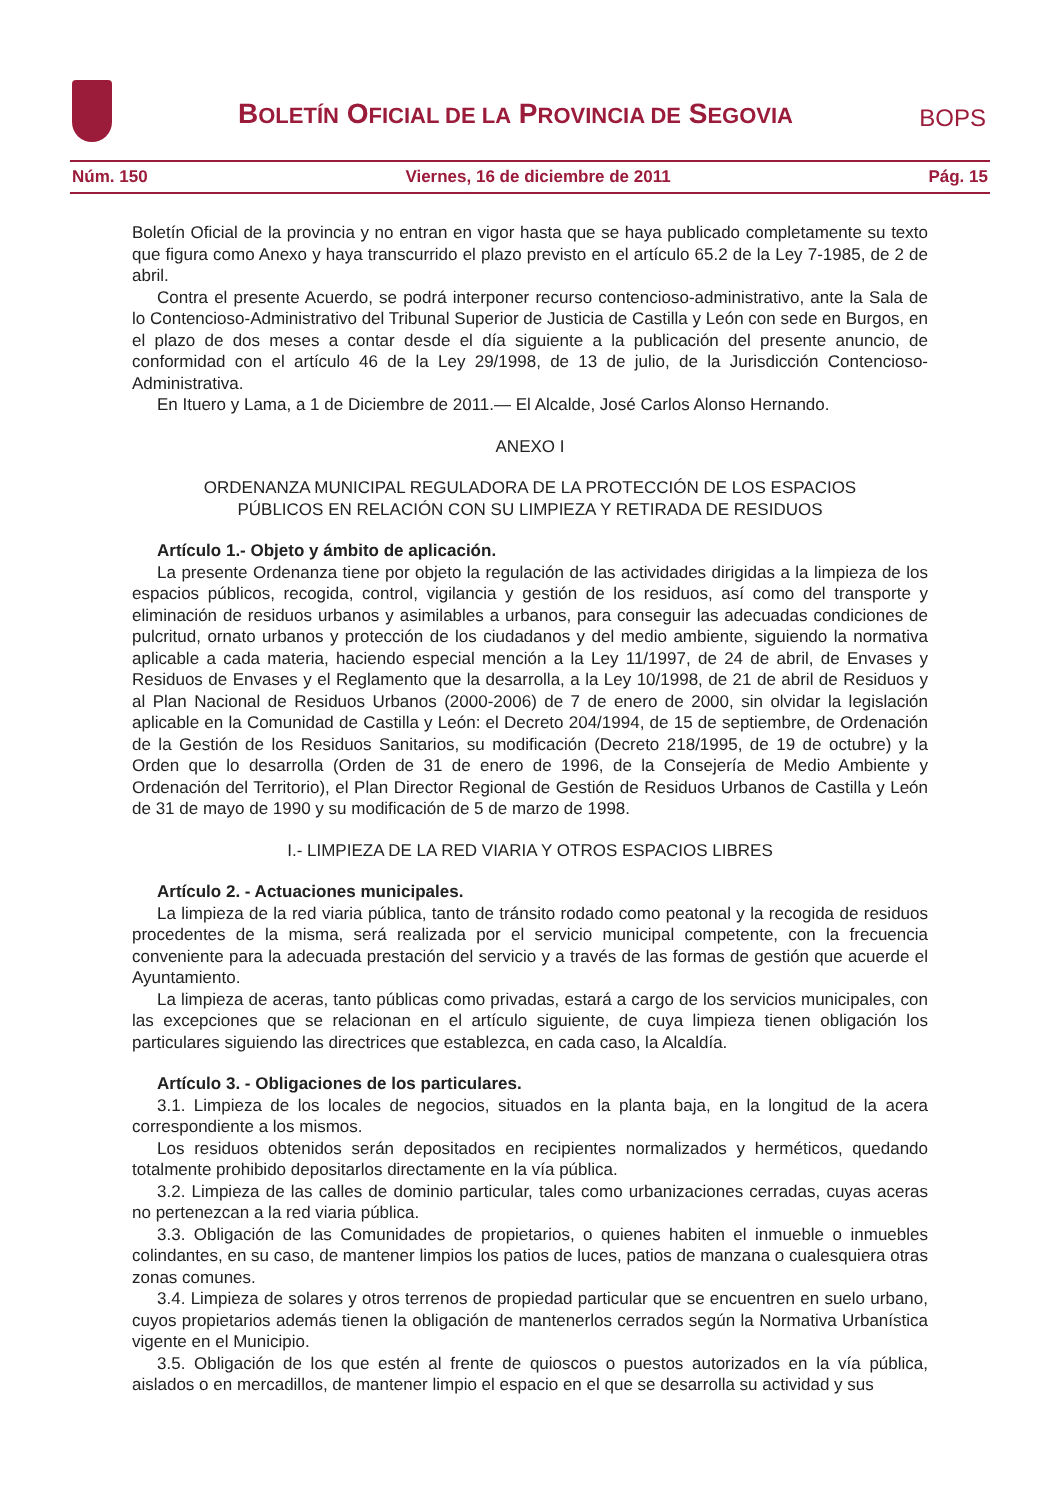BOLETÍN OFICIAL DE LA PROVINCIA DE SEGOVIA
BOPS
Núm. 150 Viernes, 16 de diciembre de 2011 Pág. 15
Boletín Oficial de la provincia y no entran en vigor hasta que se haya publicado completamente su texto que figura como Anexo y haya transcurrido el plazo previsto en el artículo 65.2 de la Ley 7-1985, de 2 de abril.
Contra el presente Acuerdo, se podrá interponer recurso contencioso-administrativo, ante la Sala de lo Contencioso-Administrativo del Tribunal Superior de Justicia de Castilla y León con sede en Burgos, en el plazo de dos meses a contar desde el día siguiente a la publicación del presente anuncio, de conformidad con el artículo 46 de la Ley 29/1998, de 13 de julio, de la Jurisdicción Contencioso-Administrativa.
En Ituero y Lama, a 1 de Diciembre de 2011.— El Alcalde, José Carlos Alonso Hernando.
ANEXO I
ORDENANZA MUNICIPAL REGULADORA DE LA PROTECCIÓN DE LOS ESPACIOS
PÚBLICOS EN RELACIÓN CON SU LIMPIEZA Y RETIRADA DE RESIDUOS
Artículo 1.- Objeto y ámbito de aplicación.
La presente Ordenanza tiene por objeto la regulación de las actividades dirigidas a la limpieza de los espacios públicos, recogida, control, vigilancia y gestión de los residuos, así como del transporte y eliminación de residuos urbanos y asimilables a urbanos, para conseguir las adecuadas condiciones de pulcritud, ornato urbanos y protección de los ciudadanos y del medio ambiente, siguiendo la normativa aplicable a cada materia, haciendo especial mención a la Ley 11/1997, de 24 de abril, de Envases y Residuos de Envases y el Reglamento que la desarrolla, a la Ley 10/1998, de 21 de abril de Residuos y al Plan Nacional de Residuos Urbanos (2000-2006) de 7 de enero de 2000, sin olvidar la legislación aplicable en la Comunidad de Castilla y León: el Decreto 204/1994, de 15 de septiembre, de Ordenación de la Gestión de los Residuos Sanitarios, su modificación (Decreto 218/1995, de 19 de octubre) y la Orden que lo desarrolla (Orden de 31 de enero de 1996, de la Consejería de Medio Ambiente y Ordenación del Territorio), el Plan Director Regional de Gestión de Residuos Urbanos de Castilla y León de 31 de mayo de 1990 y su modificación de 5 de marzo de 1998.
I.- LIMPIEZA DE LA RED VIARIA Y OTROS ESPACIOS LIBRES
Artículo 2. - Actuaciones municipales.
La limpieza de la red viaria pública, tanto de tránsito rodado como peatonal y la recogida de residuos procedentes de la misma, será realizada por el servicio municipal competente, con la frecuencia conveniente para la adecuada prestación del servicio y a través de las formas de gestión que acuerde el Ayuntamiento.
La limpieza de aceras, tanto públicas como privadas, estará a cargo de los servicios municipales, con las excepciones que se relacionan en el artículo siguiente, de cuya limpieza tienen obligación los particulares siguiendo las directrices que establezca, en cada caso, la Alcaldía.
Artículo 3. - Obligaciones de los particulares.
3.1. Limpieza de los locales de negocios, situados en la planta baja, en la longitud de la acera correspondiente a los mismos.
Los residuos obtenidos serán depositados en recipientes normalizados y herméticos, quedando totalmente prohibido depositarlos directamente en la vía pública.
3.2. Limpieza de las calles de dominio particular, tales como urbanizaciones cerradas, cuyas aceras no pertenezcan a la red viaria pública.
3.3. Obligación de las Comunidades de propietarios, o quienes habiten el inmueble o inmuebles colindantes, en su caso, de mantener limpios los patios de luces, patios de manzana o cualesquiera otras zonas comunes.
3.4. Limpieza de solares y otros terrenos de propiedad particular que se encuentren en suelo urbano, cuyos propietarios además tienen la obligación de mantenerlos cerrados según la Normativa Urbanística vigente en el Municipio.
3.5. Obligación de los que estén al frente de quioscos o puestos autorizados en la vía pública, aislados o en mercadillos, de mantener limpio el espacio en el que se desarrolla su actividad y sus